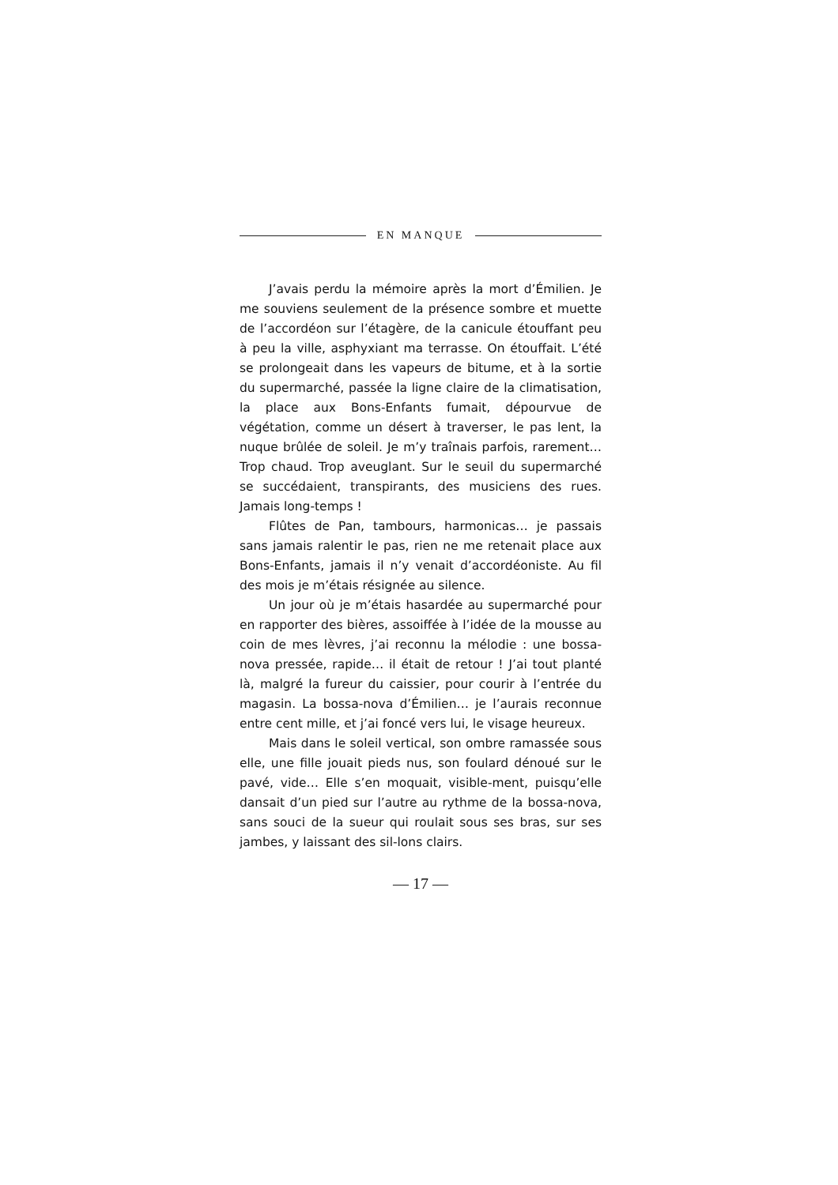EN MANQUE
J’avais perdu la mémoire après la mort d’Émilien. Je me souviens seulement de la présence sombre et muette de l’accordéon sur l’étagère, de la canicule étouffant peu à peu la ville, asphyxiant ma terrasse. On étouffait. L’été se prolongeait dans les vapeurs de bitume, et à la sortie du supermarché, passée la ligne claire de la climatisation, la place aux Bons-Enfants fumait, dépourvue de végétation, comme un désert à traverser, le pas lent, la nuque brûlée de soleil. Je m’y traînais parfois, rarement… Trop chaud. Trop aveuglant. Sur le seuil du supermarché se succédaient, transpirants, des musiciens des rues. Jamais long-temps !
Flûtes de Pan, tambours, harmonicas… je passais sans jamais ralentir le pas, rien ne me retenait place aux Bons-Enfants, jamais il n’y venait d’accordéoniste. Au fil des mois je m’étais résignée au silence.
Un jour où je m’étais hasardée au supermarché pour en rapporter des bières, assoiffée à l’idée de la mousse au coin de mes lèvres, j’ai reconnu la mélodie : une bossa-nova pressée, rapide… il était de retour ! J’ai tout planté là, malgré la fureur du caissier, pour courir à l’entrée du magasin. La bossa-nova d’Émilien… je l’aurais reconnue entre cent mille, et j’ai foncé vers lui, le visage heureux.
Mais dans le soleil vertical, son ombre ramassée sous elle, une fille jouait pieds nus, son foulard dénoué sur le pavé, vide… Elle s’en moquait, visible-ment, puisqu’elle dansait d’un pied sur l’autre au rythme de la bossa-nova, sans souci de la sueur qui roulait sous ses bras, sur ses jambes, y laissant des sil-lons clairs.
— 17 —